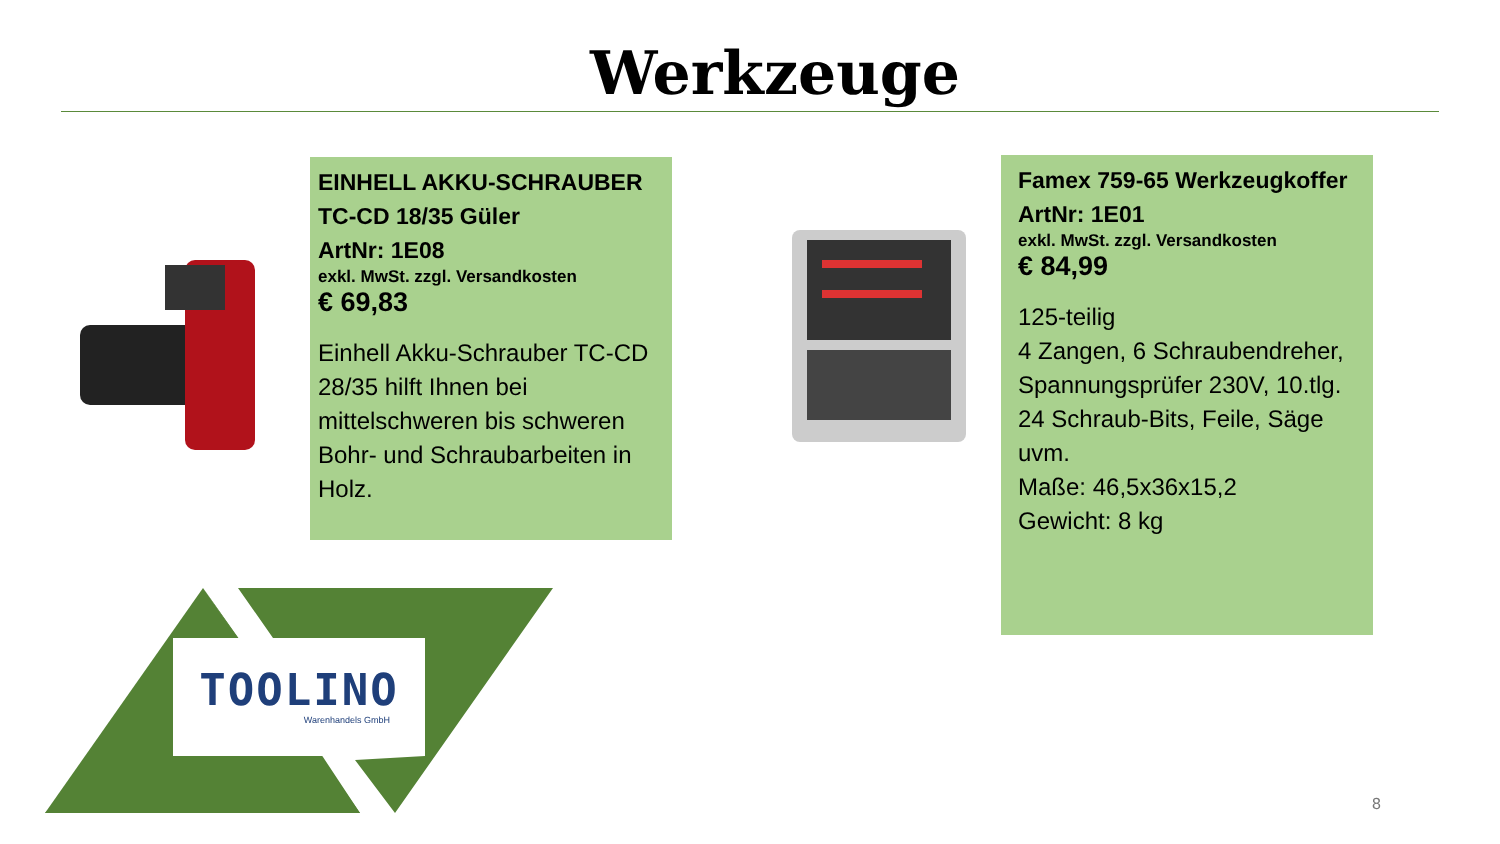Werkzeuge
EINHELL AKKU-SCHRAUBER TC-CD 18/35 Güler
ArtNr: 1E08
exkl. MwSt. zzgl. Versandkosten
€ 69,83
Einhell Akku-Schrauber TC-CD 28/35 hilft Ihnen bei mittelschweren bis schweren Bohr- und Schraubarbeiten in Holz.
Famex 759-65 Werkzeugkoffer
ArtNr: 1E01
exkl. MwSt. zzgl. Versandkosten
€ 84,99
125-teilig
4 Zangen, 6 Schraubendreher, Spannungsprüfer 230V, 10.tlg. 24 Schraub-Bits, Feile, Säge uvm.
Maße: 46,5x36x15,2
Gewicht: 8 kg
TOOLINO
Warenhandels GmbH
8